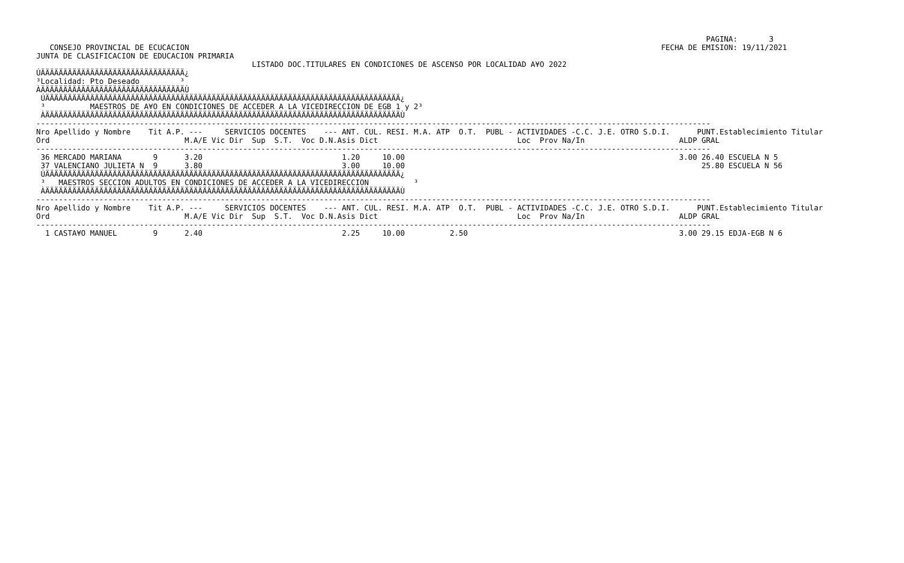PAGINA:       3
   CONSEJO PROVINCIAL DE ECUCACION                                                                                                         FECHA DE EMISION: 19/11/2021
JUNTA DE CLASIFICACION DE EDUCACION PRIMARIA
                                                LISTADO DOC.TITULARES EN CONDICIONES DE ASCENSO POR LOCALIDAD A¥O 2022
ÚÄÄÄÄÄÄÄÄÄÄÄÄÄÄÄÄÄÄÄÄÄÄÄÄÄÄÄÄÄÄÄÄ¿
³Localidad: Pto Deseado         ³
ÀÄÄÄÄÄÄÄÄÄÄÄÄÄÄÄÄÄÄÄÄÄÄÄÄÄÄÄÄÄÄÄÄÙ
 ÚÄÄÄÄÄÄÄÄÄÄÄÄÄÄÄÄÄÄÄÄÄÄÄÄÄÄÄÄÄÄÄÄÄÄÄÄÄÄÄÄÄÄÄÄÄÄÄÄÄÄÄÄÄÄÄÄÄÄÄÄÄÄÄÄÄÄÄÄÄÄÄÄÄÄÄÄÄÄÄ¿
 ³          MAESTROS DE A¥O EN CONDICIONES DE ACCEDER A LA VICEDIRECCION DE EGB 1 y 2³
 ÀÄÄÄÄÄÄÄÄÄÄÄÄÄÄÄÄÄÄÄÄÄÄÄÄÄÄÄÄÄÄÄÄÄÄÄÄÄÄÄÄÄÄÄÄÄÄÄÄÄÄÄÄÄÄÄÄÄÄÄÄÄÄÄÄÄÄÄÄÄÄÄÄÄÄÄÄÄÄÄÙ
------------------------------------------------------------------------------------------------------------------------------------------------------
Nro Apellido y Nombre    Tit A.P. ---     SERVICIOS DOCENTES    --- ANT. CUL. RESI. M.A. ATP  O.T.  PUBL - ACTIVIDADES -C.C. J.E. OTRO S.D.I.      PUNT.Establecimiento Titular
Ord                              M.A/E Vic Dir  Sup  S.T.  Voc D.N.Asis Dict                               Loc  Prov Na/In                     ALDP GRAL
------------------------------------------------------------------------------------------------------------------------------------------------------
 36 MERCADO MARIANA       9      3.20                               1.20     10.00                                                             3.00 26.40 ESCUELA N 5
 37 VALENCIANO JULIETA N  9      3.80                               3.00     10.00                                                                  25.80 ESCUELA N 56
 ÚÄÄÄÄÄÄÄÄÄÄÄÄÄÄÄÄÄÄÄÄÄÄÄÄÄÄÄÄÄÄÄÄÄÄÄÄÄÄÄÄÄÄÄÄÄÄÄÄÄÄÄÄÄÄÄÄÄÄÄÄÄÄÄÄÄÄÄÄÄÄÄÄÄÄÄÄÄÄÄ¿
 ³   MAESTROS SECCION ADULTOS EN CONDICIONES DE ACCEDER A LA VICEDIRECCION          ³
 ÀÄÄÄÄÄÄÄÄÄÄÄÄÄÄÄÄÄÄÄÄÄÄÄÄÄÄÄÄÄÄÄÄÄÄÄÄÄÄÄÄÄÄÄÄÄÄÄÄÄÄÄÄÄÄÄÄÄÄÄÄÄÄÄÄÄÄÄÄÄÄÄÄÄÄÄÄÄÄÄÙ
------------------------------------------------------------------------------------------------------------------------------------------------------
Nro Apellido y Nombre    Tit A.P. ---     SERVICIOS DOCENTES    --- ANT. CUL. RESI. M.A. ATP  O.T.  PUBL - ACTIVIDADES -C.C. J.E. OTRO S.D.I.      PUNT.Establecimiento Titular
Ord                              M.A/E Vic Dir  Sup  S.T.  Voc D.N.Asis Dict                               Loc  Prov Na/In                     ALDP GRAL
------------------------------------------------------------------------------------------------------------------------------------------------------
  1 CASTA¥O MANUEL        9      2.40                               2.25     10.00          2.50                                               3.00 29.15 EDJA-EGB N 6